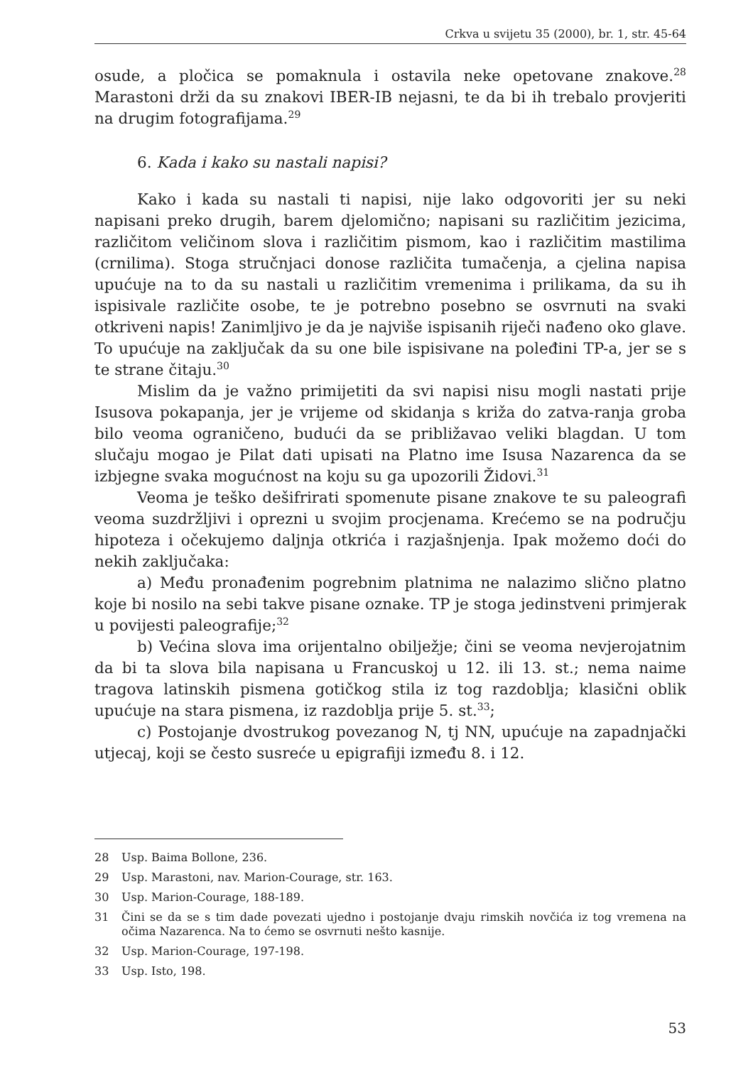Crkva u svijetu 35 (2000), br. 1, str. 45-64
osude, a pločica se pomaknula i ostavila neke opetovane znakove.<sup>28</sup> Marastoni drži da su znakovi IBER-IB nejasni, te da bi ih trebalo provjeriti na drugim fotografijama.<sup>29</sup>
6. Kada i kako su nastali napisi?
Kako i kada su nastali ti napisi, nije lako odgovoriti jer su neki napisani preko drugih, barem djelomično; napisani su različitim jezicima, različitom veličinom slova i različitim pismom, kao i različitim mastilima (crnilima). Stoga stručnjaci donose različita tumačenja, a cjelina napisa upućuje na to da su nastali u različitim vremenima i prilikama, da su ih ispisivale različite osobe, te je potrebno posebno se osvrnuti na svaki otkriveni napis! Zanimljivo je da je najviše ispisanih riječi nađeno oko glave. To upućuje na zaključak da su one bile ispisivane na poleđini TP-a, jer se s te strane čitaju.<sup>30</sup>
Mislim da je važno primijetiti da svi napisi nisu mogli nastati prije Isusova pokapanja, jer je vrijeme od skidanja s križa do zatva-ranja groba bilo veoma ograničeno, budući da se približavao veliki blagdan. U tom slučaju mogao je Pilat dati upisati na Platno ime Isusa Nazarenca da se izbjegne svaka mogućnost na koju su ga upozorili Židovi.<sup>31</sup>
Veoma je teško dešifrirati spomenute pisane znakove te su paleografi veoma suzdržljivi i oprezni u svojim procjenama. Krećemo se na području hipoteza i očekujemo daljnja otkrića i razjašnjenja. Ipak možemo doći do nekih zaključaka:
a) Među pronađenim pogrebnim platnima ne nalazimo slično platno koje bi nosilo na sebi takve pisane oznake. TP je stoga jedinstveni primjerak u povijesti paleografije;<sup>32</sup>
b) Većina slova ima orijentalno obilježje; čini se veoma nevjerojatnim da bi ta slova bila napisana u Francuskoj u 12. ili 13. st.; nema naime tragova latinskih pismena gotičkog stila iz tog razdoblja; klasični oblik upućuje na stara pismena, iz razdoblja prije 5. st.<sup>33</sup>;
c) Postojanje dvostrukog povezanog N, tj NN, upućuje na zapadnjački utjecaj, koji se često susreće u epigrafiji između 8. i 12.
28 Usp. Baima Bollone, 236.
29 Usp. Marastoni, nav. Marion-Courage, str. 163.
30 Usp. Marion-Courage, 188-189.
31 Čini se da se s tim dade povezati ujedno i postojanje dvaju rimskih novčića iz tog vremena na očima Nazarenca. Na to ćemo se osvrnuti nešto kasnije.
32 Usp. Marion-Courage, 197-198.
33 Usp. Isto, 198.
53